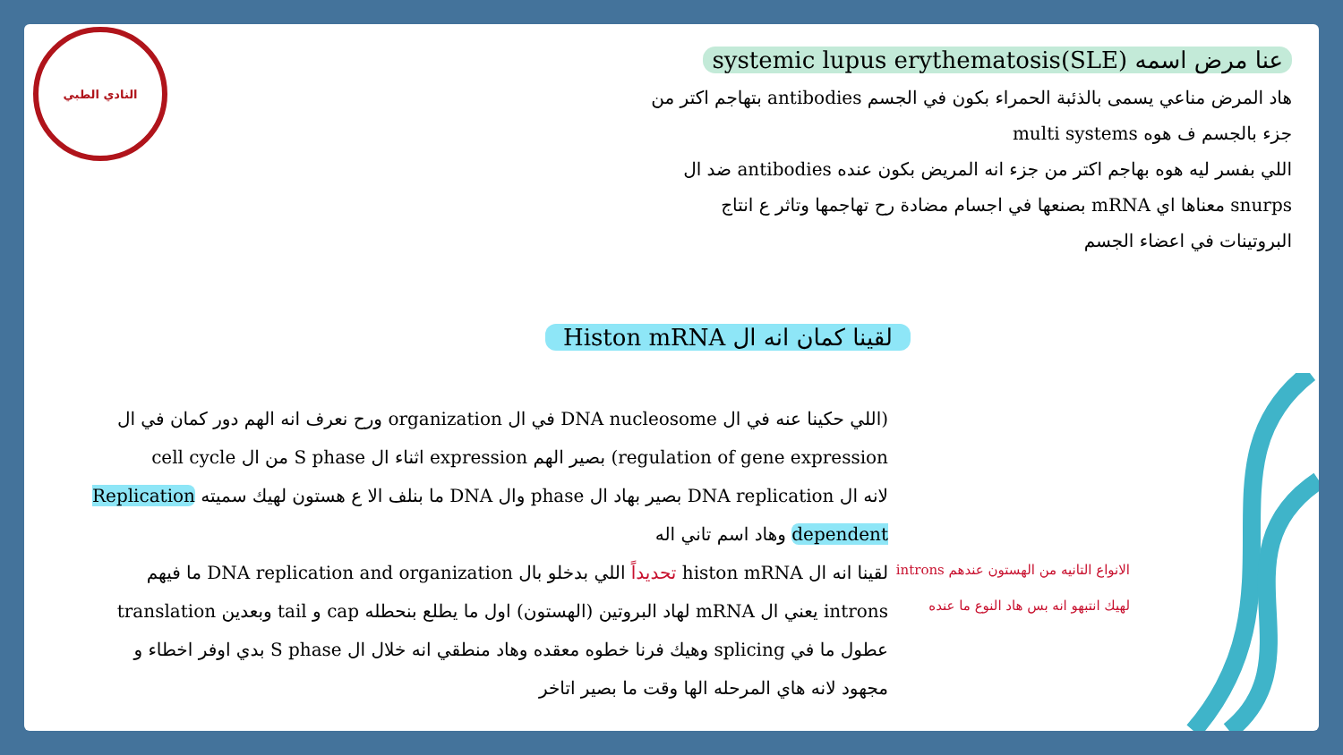النادي الطبي
عنا مرض اسمه systemic lupus erythematosis(SLE)
هاد المرض مناعي يسمى بالذئبة الحمراء بكون في الجسم antibodies بتهاجم اكتر من جزء بالجسم ف هوه multi systems
اللي بفسر ليه هوه بهاجم اكتر من جزء انه المريض بكون عنده antibodies ضد ال
snurps معناها اي mRNA بصنعها في اجسام مضادة رح تهاجمها وتاثر ع انتاج البروتينات في اعضاء الجسم
لقينا كمان انه ال Histon mRNA
(اللي حكينا عنه في ال DNA nucleosome في ال organization ورح نعرف انه الهم دور كمان في ال regulation of gene expression) بصير الهم expression اثناء ال S phase من ال cell cycle
لانه ال DNA replication بصير بهاد ال phase وال DNA ما بنلف الا ع هستون لهيك سميته Replication dependent وهاد اسم تاني اله
لقينا انه ال histon mRNA تحديداً اللي بدخلو بال DNA replication and organization ما فيهم introns يعني ال mRNA لهاد البروتين (الهستون) اول ما يطلع بنحطله cap و tail وبعدين translation عطول ما في splicing وهيك فرنا خطوه معقده وهاد منطقي انه خلال ال S phase بدي اوفر اخطاء و مجهود لانه هاي المرحله الها وقت ما بصير اتاخر
الانواع التانيه من الهستون عندهم introns لهيك انتبهو انه بس هاد النوع ما عنده